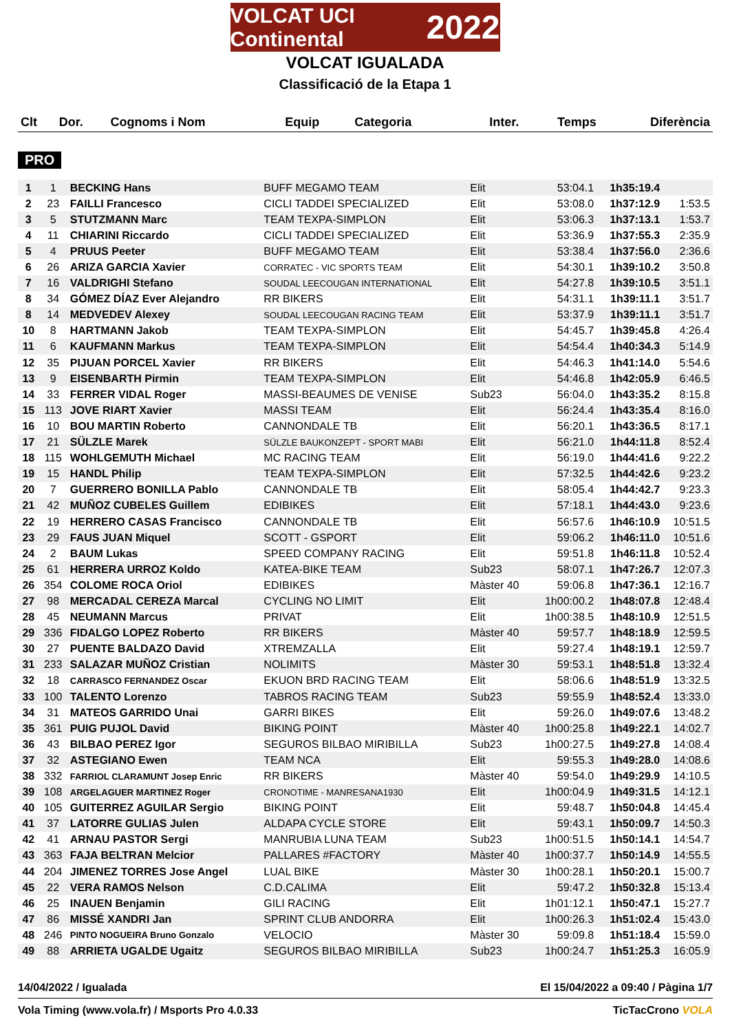VOLCAT UCI Continental 2022
VOLCAT IGUALADA
Classificació de la Etapa 1
| Clt | Dor. | Cognoms i Nom | Equip | Categoria | Inter. | Temps | Diferència |
| --- | --- | --- | --- | --- | --- | --- | --- |
PRO
| 1 | 1 | BECKING Hans | BUFF MEGAMO TEAM | Elit | 53:04.1 | 1h35:19.4 | |
| 2 | 23 | FAILLI Francesco | CICLI TADDEI SPECIALIZED | Elit | 53:08.0 | 1h37:12.9 | 1:53.5 |
| 3 | 5 | STUTZMANN Marc | TEAM TEXPA-SIMPLON | Elit | 53:06.3 | 1h37:13.1 | 1:53.7 |
| 4 | 11 | CHIARINI Riccardo | CICLI TADDEI SPECIALIZED | Elit | 53:36.9 | 1h37:55.3 | 2:35.9 |
| 5 | 4 | PRUUS Peeter | BUFF MEGAMO TEAM | Elit | 53:38.4 | 1h37:56.0 | 2:36.6 |
| 6 | 26 | ARIZA GARCIA Xavier | CORRATEC - VIC SPORTS TEAM | Elit | 54:30.1 | 1h39:10.2 | 3:50.8 |
| 7 | 16 | VALDRIGHI Stefano | SOUDAL LEECOUGAN INTERNATIONAL | Elit | 54:27.8 | 1h39:10.5 | 3:51.1 |
| 8 | 34 | GÓMEZ DÍAZ Ever Alejandro | RR BIKERS | Elit | 54:31.1 | 1h39:11.1 | 3:51.7 |
| 8 | 14 | MEDVEDEV Alexey | SOUDAL LEECOUGAN RACING TEAM | Elit | 53:37.9 | 1h39:11.1 | 3:51.7 |
| 10 | 8 | HARTMANN Jakob | TEAM TEXPA-SIMPLON | Elit | 54:45.7 | 1h39:45.8 | 4:26.4 |
| 11 | 6 | KAUFMANN Markus | TEAM TEXPA-SIMPLON | Elit | 54:54.4 | 1h40:34.3 | 5:14.9 |
| 12 | 35 | PIJUAN PORCEL Xavier | RR BIKERS | Elit | 54:46.3 | 1h41:14.0 | 5:54.6 |
| 13 | 9 | EISENBARTH Pirmin | TEAM TEXPA-SIMPLON | Elit | 54:46.8 | 1h42:05.9 | 6:46.5 |
| 14 | 33 | FERRER VIDAL Roger | MASSI-BEAUMES DE VENISE | Sub23 | 56:04.0 | 1h43:35.2 | 8:15.8 |
| 15 | 113 | JOVE RIART Xavier | MASSI TEAM | Elit | 56:24.4 | 1h43:35.4 | 8:16.0 |
| 16 | 10 | BOU MARTIN Roberto | CANNONDALE TB | Elit | 56:20.1 | 1h43:36.5 | 8:17.1 |
| 17 | 21 | SÜLZLE Marek | SÜLZLE BAUKONZEPT - SPORT MABI | Elit | 56:21.0 | 1h44:11.8 | 8:52.4 |
| 18 | 115 | WOHLGEMUTH Michael | MC RACING TEAM | Elit | 56:19.0 | 1h44:41.6 | 9:22.2 |
| 19 | 15 | HANDL Philip | TEAM TEXPA-SIMPLON | Elit | 57:32.5 | 1h44:42.6 | 9:23.2 |
| 20 | 7 | GUERRERO BONILLA Pablo | CANNONDALE TB | Elit | 58:05.4 | 1h44:42.7 | 9:23.3 |
| 21 | 42 | MUÑOZ CUBELES Guillem | EDIBIKES | Elit | 57:18.1 | 1h44:43.0 | 9:23.6 |
| 22 | 19 | HERRERO CASAS Francisco | CANNONDALE TB | Elit | 56:57.6 | 1h46:10.9 | 10:51.5 |
| 23 | 29 | FAUS JUAN Miquel | SCOTT - GSPORT | Elit | 59:06.2 | 1h46:11.0 | 10:51.6 |
| 24 | 2 | BAUM Lukas | SPEED COMPANY RACING | Elit | 59:51.8 | 1h46:11.8 | 10:52.4 |
| 25 | 61 | HERRERA URROZ Koldo | KATEA-BIKE TEAM | Sub23 | 58:07.1 | 1h47:26.7 | 12:07.3 |
| 26 | 354 | COLOME ROCA Oriol | EDIBIKES | Màster 40 | 59:06.8 | 1h47:36.1 | 12:16.7 |
| 27 | 98 | MERCADAL CEREZA Marcal | CYCLING NO LIMIT | Elit | 1h00:00.2 | 1h48:07.8 | 12:48.4 |
| 28 | 45 | NEUMANN Marcus | PRIVAT | Elit | 1h00:38.5 | 1h48:10.9 | 12:51.5 |
| 29 | 336 | FIDALGO LOPEZ Roberto | RR BIKERS | Màster 40 | 59:57.7 | 1h48:18.9 | 12:59.5 |
| 30 | 27 | PUENTE BALDAZO David | XTREMZALLA | Elit | 59:27.4 | 1h48:19.1 | 12:59.7 |
| 31 | 233 | SALAZAR MUÑOZ Cristian | NOLIMITS | Màster 30 | 59:53.1 | 1h48:51.8 | 13:32.4 |
| 32 | 18 | CARRASCO FERNANDEZ Oscar | EKUON BRD RACING TEAM | Elit | 58:06.6 | 1h48:51.9 | 13:32.5 |
| 33 | 100 | TALENTO Lorenzo | TABROS RACING TEAM | Sub23 | 59:55.9 | 1h48:52.4 | 13:33.0 |
| 34 | 31 | MATEOS GARRIDO Unai | GARRI BIKES | Elit | 59:26.0 | 1h49:07.6 | 13:48.2 |
| 35 | 361 | PUIG PUJOL David | BIKING POINT | Màster 40 | 1h00:25.8 | 1h49:22.1 | 14:02.7 |
| 36 | 43 | BILBAO PEREZ Igor | SEGUROS BILBAO MIRIBILLA | Sub23 | 1h00:27.5 | 1h49:27.8 | 14:08.4 |
| 37 | 32 | ASTEGIANO Ewen | TEAM NCA | Elit | 59:55.3 | 1h49:28.0 | 14:08.6 |
| 38 | 332 | FARRIOL CLARAMUNT Josep Enric | RR BIKERS | Màster 40 | 59:54.0 | 1h49:29.9 | 14:10.5 |
| 39 | 108 | ARGELAGUER MARTINEZ Roger | CRONOTIME - MANRESANA1930 | Elit | 1h00:04.9 | 1h49:31.5 | 14:12.1 |
| 40 | 105 | GUITERREZ AGUILAR Sergio | BIKING POINT | Elit | 59:48.7 | 1h50:04.8 | 14:45.4 |
| 41 | 37 | LATORRE GULIAS Julen | ALDAPA CYCLE STORE | Elit | 59:43.1 | 1h50:09.7 | 14:50.3 |
| 42 | 41 | ARNAU PASTOR Sergi | MANRUBIA LUNA TEAM | Sub23 | 1h00:51.5 | 1h50:14.1 | 14:54.7 |
| 43 | 363 | FAJA BELTRAN Melcior | PALLARES #FACTORY | Màster 40 | 1h00:37.7 | 1h50:14.9 | 14:55.5 |
| 44 | 204 | JIMENEZ TORRES Jose Angel | LUAL BIKE | Màster 30 | 1h00:28.1 | 1h50:20.1 | 15:00.7 |
| 45 | 22 | VERA RAMOS Nelson | C.D.CALIMA | Elit | 59:47.2 | 1h50:32.8 | 15:13.4 |
| 46 | 25 | INAUEN Benjamin | GILI RACING | Elit | 1h01:12.1 | 1h50:47.1 | 15:27.7 |
| 47 | 86 | MISSÉ XANDRI Jan | SPRINT CLUB ANDORRA | Elit | 1h00:26.3 | 1h51:02.4 | 15:43.0 |
| 48 | 246 | PINTO NOGUEIRA Bruno Gonzalo | VELOCIO | Màster 30 | 59:09.8 | 1h51:18.4 | 15:59.0 |
| 49 | 88 | ARRIETA UGALDE Ugaitz | SEGUROS BILBAO MIRIBILLA | Sub23 | 1h00:24.7 | 1h51:25.3 | 16:05.9 |
14/04/2022 / Igualada El 15/04/2022 a 09:40 / Pàgina 1/7
Vola Timing (www.vola.fr) / Msports Pro 4.0.33 TicTacCrono VOLA